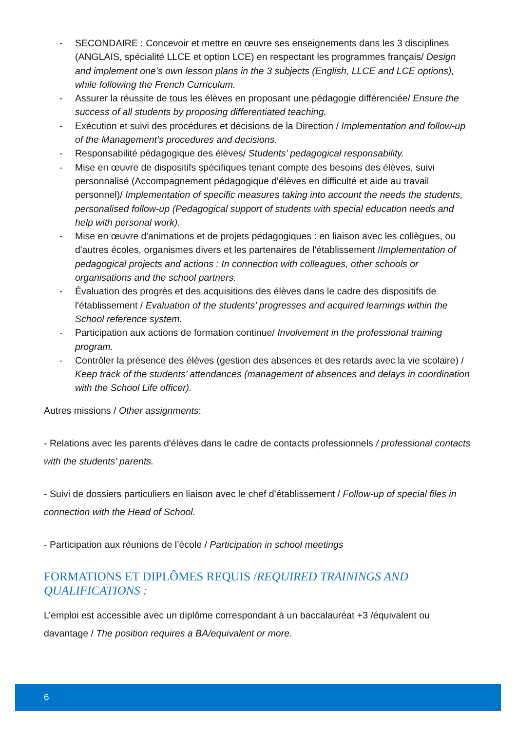- SECONDAIRE : Concevoir et mettre en œuvre ses enseignements dans les 3 disciplines (ANGLAIS, spécialité LLCE et option LCE) en respectant les programmes français/ Design and implement one’s own lesson plans in the 3 subjects (English, LLCE and LCE options), while following the French Curriculum.
- Assurer la réussite de tous les élèves en proposant une pédagogie différenciée/ Ensure the success of all students by proposing differentiated teaching.
- Exécution et suivi des procédures et décisions de la Direction / Implementation and follow-up of the Management’s procedures and decisions.
- Responsabilité pédagogique des élèves/ Students’ pedagogical responsability.
- Mise en œuvre de dispositifs spécifiques tenant compte des besoins des élèves, suivi personnalisé (Accompagnement pédagogique d'élèves en difficulté et aide au travail personnel)/ Implementation of specific measures taking into account the needs the students, personalised follow-up (Pedagogical support of students with special education needs and help with personal work).
- Mise en œuvre d'animations et de projets pédagogiques : en liaison avec les collègues, ou d'autres écoles, organismes divers et les partenaires de l'établissement /Implementation of pedagogical projects and actions : In connection with colleagues, other schools or organisations and the school partners.
- Évaluation des progrès et des acquisitions des élèves dans le cadre des dispositifs de l'établissement / Evaluation of the students’ progresses and acquired learnings within the School reference system.
- Participation aux actions de formation continue/ Involvement in the professional training program.
- Contrôler la présence des élèves (gestion des absences et des retards avec la vie scolaire) / Keep track of the students’ attendances (management of absences and delays in coordination with the School Life officer).
Autres missions / Other assignments:
- Relations avec les parents d'élèves dans le cadre de contacts professionnels / professional contacts with the students’ parents.
- Suivi de dossiers particuliers en liaison avec le chef d’établissement / Follow-up of special files in connection with the Head of School.
- Participation aux réunions de l’école / Participation in school meetings
FORMATIONS ET DIPLÔMES REQUIS /REQUIRED TRAININGS AND QUALIFICATIONS :
L’emploi est accessible avec un diplôme correspondant à un baccalauréat +3 /équivalent ou davantage / The position requires a BA/equivalent or more.
6